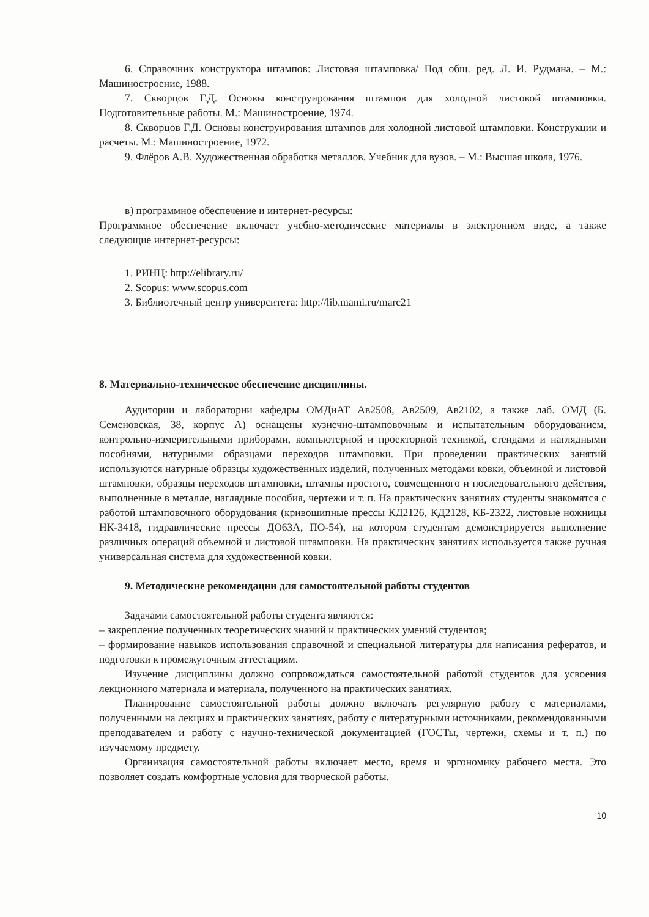6. Справочник конструктора штампов: Листовая штамповка/ Под общ. ред. Л. И. Рудмана. – М.: Машиностроение, 1988.
7. Скворцов Г.Д. Основы конструирования штампов для холодной листовой штамповки. Подготовительные работы. М.: Машиностроение, 1974.
8. Скворцов Г.Д. Основы конструирования штампов для холодной листовой штамповки. Конструкции и расчеты. М.: Машиностроение, 1972.
9. Флёров А.В. Художественная обработка металлов. Учебник для вузов. – М.: Высшая школа, 1976.
в) программное обеспечение и интернет-ресурсы:
Программное обеспечение включает учебно-методические материалы в электронном виде, а также следующие интернет-ресурсы:
1. РИНЦ: http://elibrary.ru/
2. Scopus: www.scopus.com
3. Библиотечный центр университета: http://lib.mami.ru/marc21
8. Материально-техническое обеспечение дисциплины.
Аудитории и лаборатории кафедры ОМДиАТ Ав2508, Ав2509, Ав2102, а также лаб. ОМД (Б. Семеновская, 38, корпус А) оснащены кузнечно-штамповочным и испытательным оборудованием, контрольно-измерительными приборами, компьютерной и проекторной техникой, стендами и наглядными пособиями, натурными образцами переходов штамповки. При проведении практических занятий используются натурные образцы художественных изделий, полученных методами ковки, объемной и листовой штамповки, образцы переходов штамповки, штампы простого, совмещенного и последовательного действия, выполненные в металле, наглядные пособия, чертежи и т. п. На практических занятиях студенты знакомятся с работой штамповочного оборудования (кривошипные прессы КД2126, КД2128, КБ-2322, листовые ножницы НК-3418, гидравлические прессы ДО63А, ПО-54), на котором студентам демонстрируется выполнение различных операций объемной и листовой штамповки. На практических занятиях используется также ручная универсальная система для художественной ковки.
9. Методические рекомендации для самостоятельной работы студентов
Задачами самостоятельной работы студента являются:
– закрепление полученных теоретических знаний и практических умений студентов;
– формирование навыков использования справочной и специальной литературы для написания рефератов, и подготовки к промежуточным аттестациям.
Изучение дисциплины должно сопровождаться самостоятельной работой студентов для усвоения лекционного материала и материала, полученного на практических занятиях.
Планирование самостоятельной работы должно включать регулярную работу с материалами, полученными на лекциях и практических занятиях, работу с литературными источниками, рекомендованными преподавателем и работу с научно-технической документацией (ГОСТы, чертежи, схемы и т. п.) по изучаемому предмету.
Организация самостоятельной работы включает место, время и эргономику рабочего места. Это позволяет создать комфортные условия для творческой работы.
10